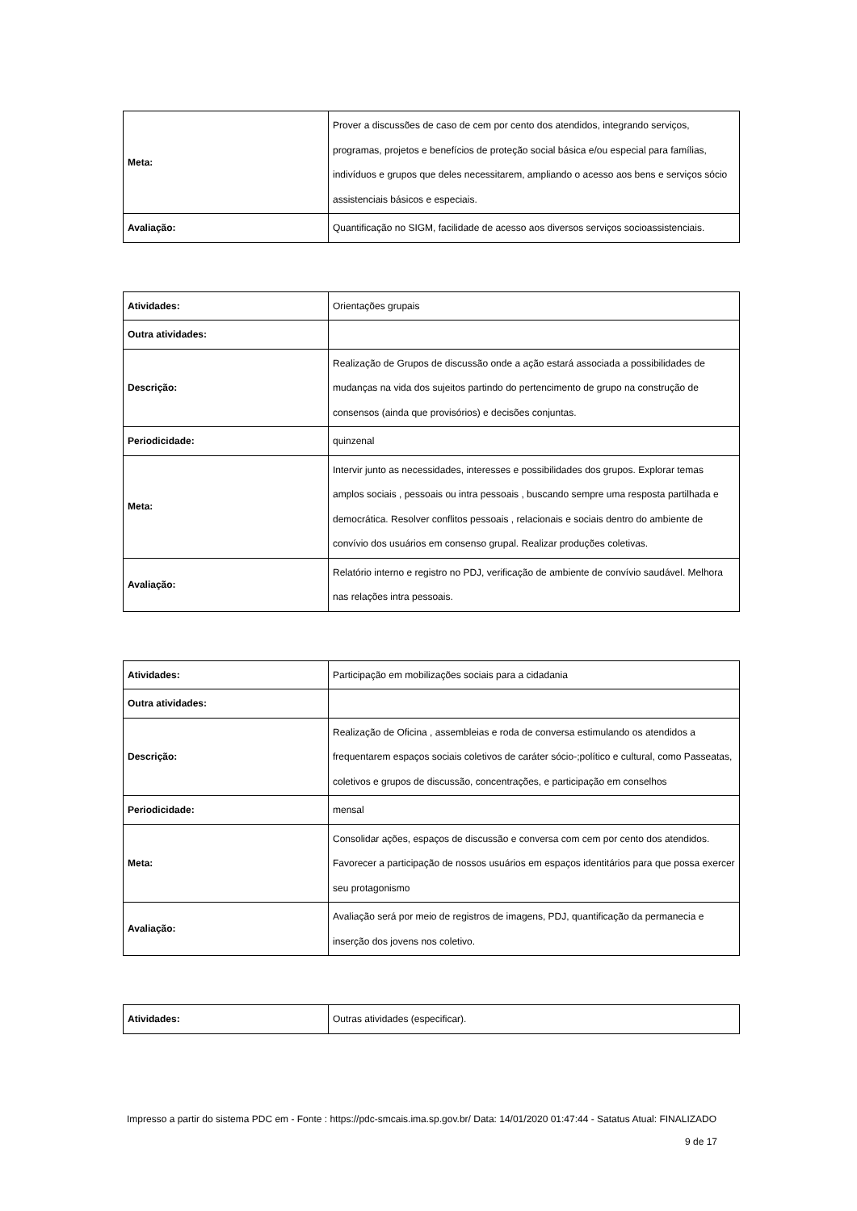| Meta: | Prover a discussões de caso de cem por cento dos atendidos, integrando serviços, programas, projetos e benefícios de proteção social básica e/ou especial para famílias, indivíduos e grupos que deles necessitarem, ampliando o acesso aos bens e serviços sócio assistenciais básicos e especiais. |
| Avaliação: | Quantificação no SIGM, facilidade de acesso aos diversos serviços socioassistenciais. |
| Atividades: | Orientações grupais |
| Outra atividades: | |
| Descrição: | Realização de Grupos de discussão onde a ação estará associada a possibilidades de mudanças na vida dos sujeitos partindo do pertencimento de grupo na construção de consensos (ainda que provisórios) e decisões conjuntas. |
| Periodicidade: | quinzenal |
| Meta: | Intervir junto as necessidades, interesses e possibilidades dos grupos. Explorar temas amplos sociais , pessoais ou intra pessoais , buscando sempre uma resposta partilhada e democrática. Resolver conflitos pessoais , relacionais e sociais dentro do ambiente de convívio dos usuários em consenso grupal. Realizar produções coletivas. |
| Avaliação: | Relatório interno e registro no PDJ, verificação de ambiente de convívio saudável. Melhora nas relações intra pessoais. |
| Atividades: | Participação em mobilizações sociais para a cidadania |
| Outra atividades: | |
| Descrição: | Realização de Oficina , assembleias e roda de conversa estimulando os atendidos a frequentarem espaços sociais coletivos de caráter sócio-;político e cultural, como Passeatas, coletivos e grupos de discussão, concentrações, e participação em conselhos |
| Periodicidade: | mensal |
| Meta: | Consolidar ações, espaços de discussão e conversa com cem por cento dos atendidos. Favorecer a participação de nossos usuários em espaços identitários para que possa exercer seu protagonismo |
| Avaliação: | Avaliação será por meio de registros de imagens, PDJ, quantificação da permanecia e inserção dos jovens nos coletivo. |
| Atividades: | Outras atividades (especificar). |
Impresso a partir do sistema PDC em - Fonte : https://pdc-smcais.ima.sp.gov.br/ Data: 14/01/2020 01:47:44 - Satatus Atual: FINALIZADO
9 de 17